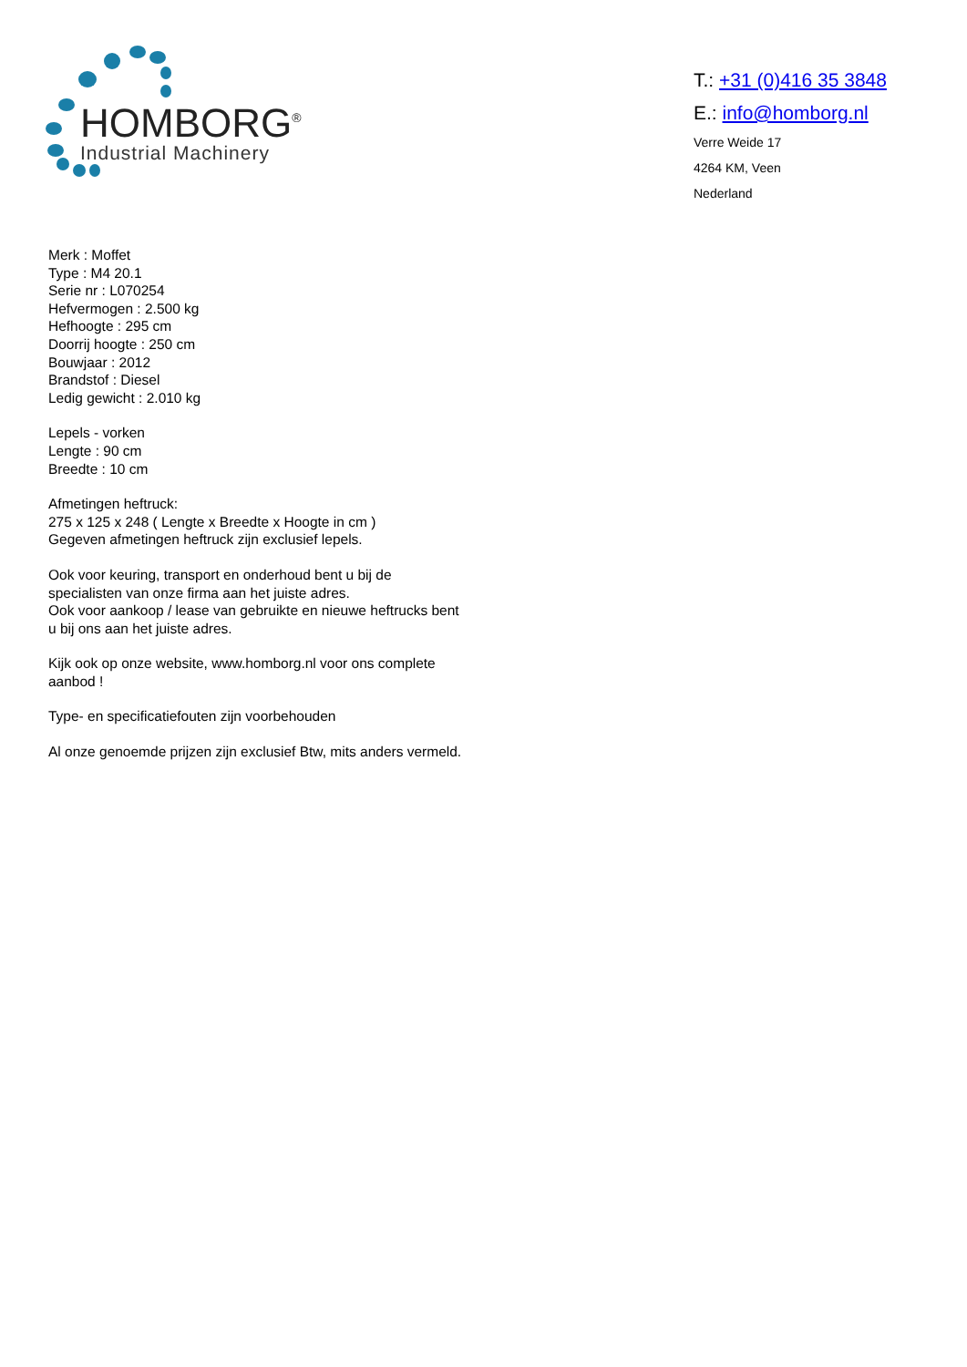HOMBORG<sup>®</sup>
Industrial Machinery
T.: +31 (0)416 35 3848
E.: info@homborg.nl
Verre Weide 17
4264 KM, Veen
Nederland
Merk : Moffet
Type : M4 20.1
Serie nr : L070254
Hefvermogen : 2.500 kg
Hefhoogte : 295 cm
Doorrij hoogte : 250 cm
Bouwjaar : 2012
Brandstof : Diesel
Ledig gewicht : 2.010 kg
Lepels - vorken
Lengte : 90 cm
Breedte : 10 cm
Afmetingen heftruck:
275 x 125 x 248 ( Lengte x Breedte x Hoogte in cm )
Gegeven afmetingen heftruck zijn exclusief lepels.
Ook voor keuring, transport en onderhoud bent u bij de specialisten van onze firma aan het juiste adres.
Ook voor aankoop / lease van gebruikte en nieuwe heftrucks bent u bij ons aan het juiste adres.
Kijk ook op onze website, www.homborg.nl voor ons complete aanbod !
Type- en specificatiefouten zijn voorbehouden
Al onze genoemde prijzen zijn exclusief Btw, mits anders vermeld.